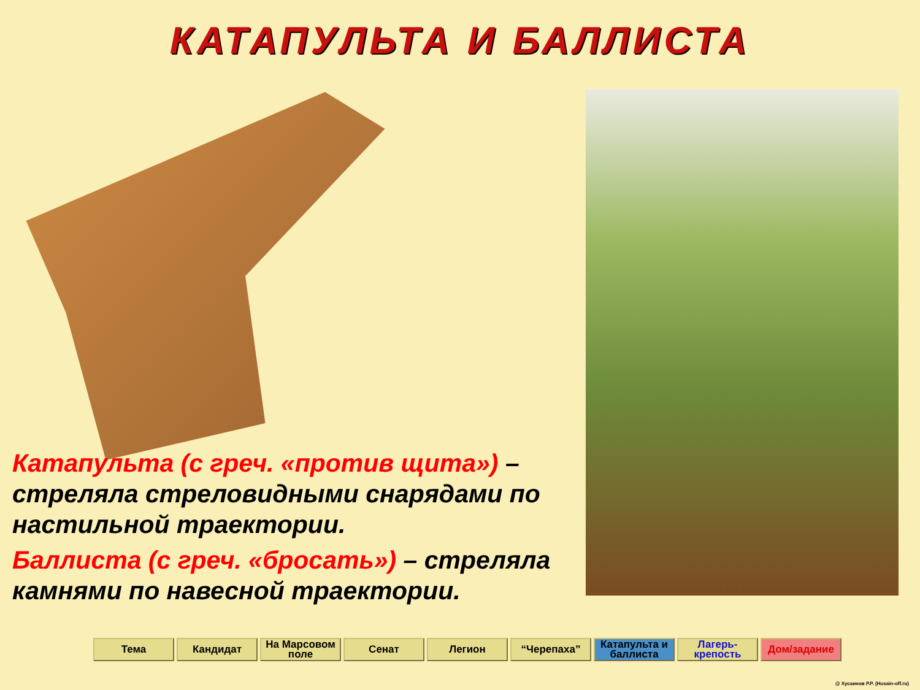КАТАПУЛЬТА И БАЛЛИСТА
Катапульта (с греч. «против щита») – стреляла стреловидными снарядами по настильной траектории.
Баллиста (с греч. «бросать») – стреляла камнями по навесной траектории.
Тема Кандидат На Марсовом поле
Сенат Легион “Черепаха” Катапульта и баллиста
Лагерь-крепость
Дом/задание
@ Хусаинов Р.Р. (Husain-off.ru)